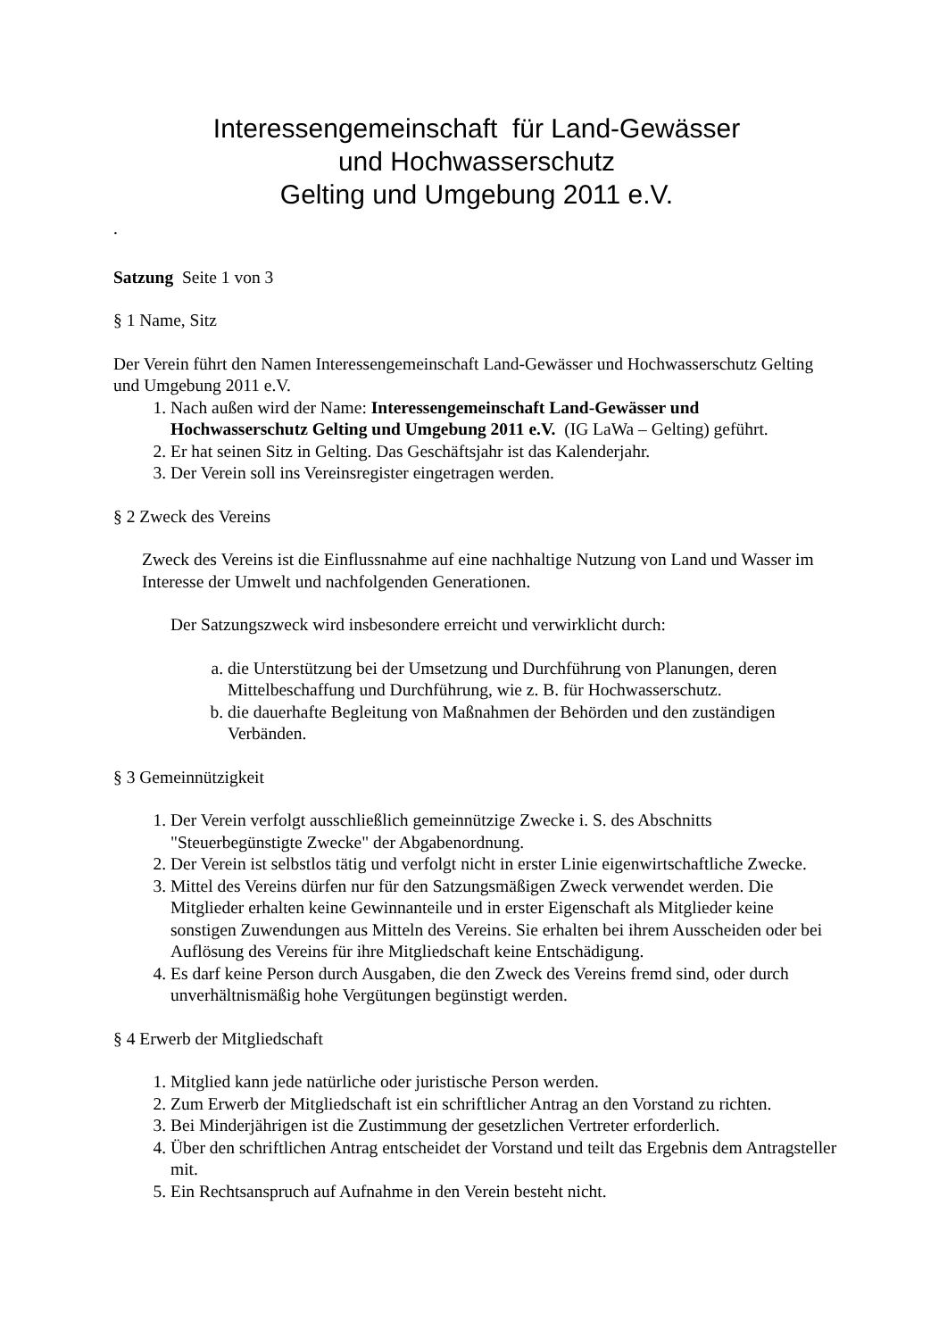Interessengemeinschaft für Land-Gewässer
und Hochwasserschutz
Gelting und Umgebung 2011 e.V.
.
Satzung Seite 1 von 3
§ 1 Name, Sitz
Der Verein führt den Namen Interessengemeinschaft Land-Gewässer und Hochwasserschutz Gelting und Umgebung 2011 e.V.
1. Nach außen wird der Name: Interessengemeinschaft Land-Gewässer und Hochwasserschutz Gelting und Umgebung 2011 e.V. (IG LaWa – Gelting) geführt.
2. Er hat seinen Sitz in Gelting. Das Geschäftsjahr ist das Kalenderjahr.
3. Der Verein soll ins Vereinsregister eingetragen werden.
§ 2 Zweck des Vereins
Zweck des Vereins ist die Einflussnahme auf eine nachhaltige Nutzung von Land und Wasser im Interesse der Umwelt und nachfolgenden Generationen.
Der Satzungszweck wird insbesondere erreicht und verwirklicht durch:
a. die Unterstützung bei der Umsetzung und Durchführung von Planungen, deren Mittelbeschaffung und Durchführung, wie z. B. für Hochwasserschutz.
b. die dauerhafte Begleitung von Maßnahmen der Behörden und den zuständigen Verbänden.
§ 3 Gemeinnützigkeit
1. Der Verein verfolgt ausschließlich gemeinnützige Zwecke i. S. des Abschnitts "Steuerbegünstigte Zwecke" der Abgabenordnung.
2. Der Verein ist selbstlos tätig und verfolgt nicht in erster Linie eigenwirtschaftliche Zwecke.
3. Mittel des Vereins dürfen nur für den Satzungsmäßigen Zweck verwendet werden. Die Mitglieder erhalten keine Gewinnanteile und in erster Eigenschaft als Mitglieder keine sonstigen Zuwendungen aus Mitteln des Vereins. Sie erhalten bei ihrem Ausscheiden oder bei Auflösung des Vereins für ihre Mitgliedschaft keine Entschädigung.
4. Es darf keine Person durch Ausgaben, die den Zweck des Vereins fremd sind, oder durch unverhältnismäßig hohe Vergütungen begünstigt werden.
§ 4 Erwerb der Mitgliedschaft
1. Mitglied kann jede natürliche oder juristische Person werden.
2. Zum Erwerb der Mitgliedschaft ist ein schriftlicher Antrag an den Vorstand zu richten.
3. Bei Minderjährigen ist die Zustimmung der gesetzlichen Vertreter erforderlich.
4. Über den schriftlichen Antrag entscheidet der Vorstand und teilt das Ergebnis dem Antragsteller mit.
5. Ein Rechtsanspruch auf Aufnahme in den Verein besteht nicht.